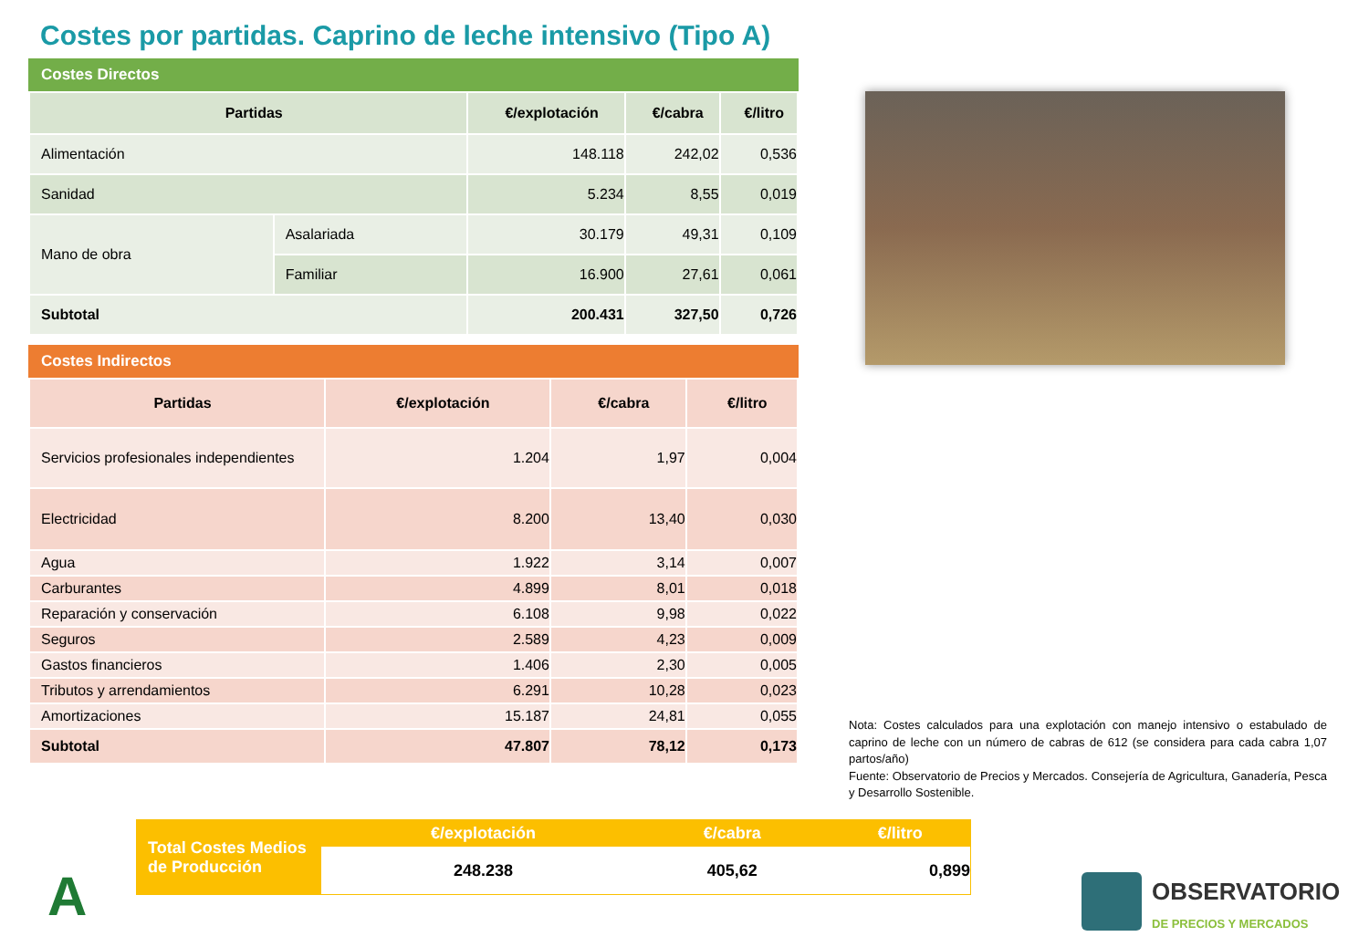Costes por partidas. Caprino de leche intensivo (Tipo A)
Costes Directos
| Partidas | | €/explotación | €/cabra | €/litro |
| --- | --- | --- | --- | --- |
| Alimentación | | 148.118 | 242,02 | 0,536 |
| Sanidad | | 5.234 | 8,55 | 0,019 |
| Mano de obra | Asalariada | 30.179 | 49,31 | 0,109 |
| | Familiar | 16.900 | 27,61 | 0,061 |
| Subtotal | | 200.431 | 327,50 | 0,726 |
Costes Indirectos
| Partidas | €/explotación | €/cabra | €/litro |
| --- | --- | --- | --- |
| Servicios profesionales independientes | 1.204 | 1,97 | 0,004 |
| Electricidad | 8.200 | 13,40 | 0,030 |
| Agua | 1.922 | 3,14 | 0,007 |
| Carburantes | 4.899 | 8,01 | 0,018 |
| Reparación y conservación | 6.108 | 9,98 | 0,022 |
| Seguros | 2.589 | 4,23 | 0,009 |
| Gastos financieros | 1.406 | 2,30 | 0,005 |
| Tributos y arrendamientos | 6.291 | 10,28 | 0,023 |
| Amortizaciones | 15.187 | 24,81 | 0,055 |
| Subtotal | 47.807 | 78,12 | 0,173 |
Nota: Costes calculados para una explotación con manejo intensivo o estabulado de caprino de leche con un número de cabras de 612 (se considera para cada cabra 1,07 partos/año)
Fuente: Observatorio de Precios y Mercados. Consejería de Agricultura, Ganadería, Pesca y Desarrollo Sostenible.
| Total Costes Medios de Producción | €/explotación | €/cabra | €/litro |
| | 248.238 | 405,62 | 0,899 |
A
OBSERVATORIO
DE PRECIOS Y MERCADOS